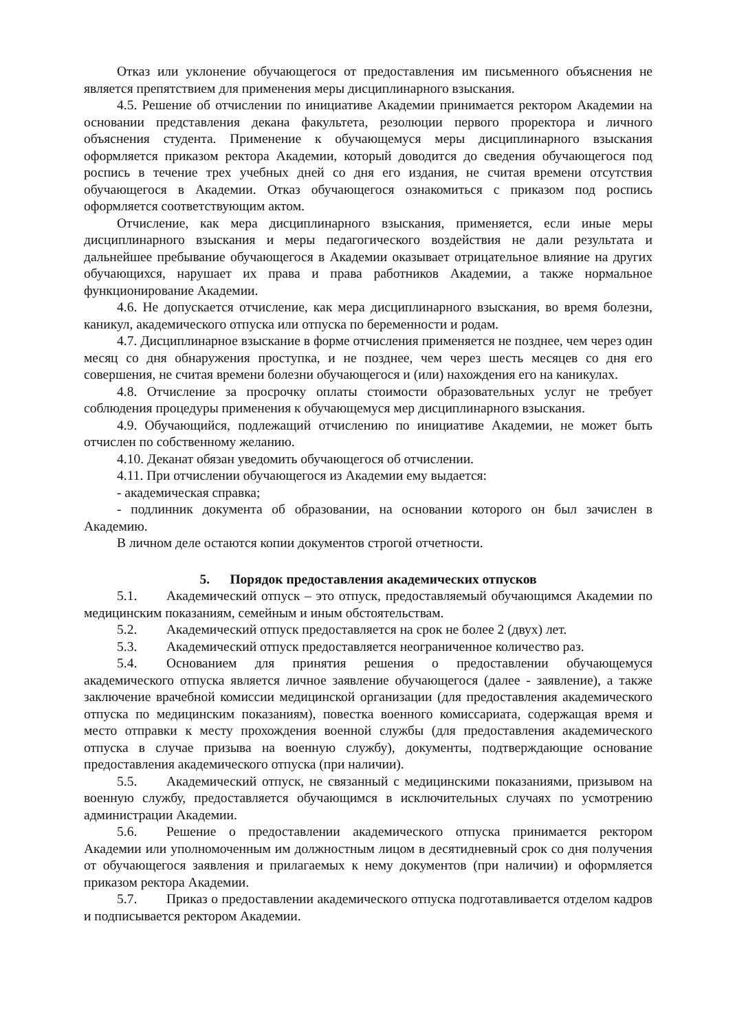Отказ или уклонение обучающегося от предоставления им письменного объяснения не является препятствием для применения меры дисциплинарного взыскания.
4.5. Решение об отчислении по инициативе Академии принимается ректором Академии на основании представления декана факультета, резолюции первого проректора и личного объяснения студента. Применение к обучающемуся меры дисциплинарного взыскания оформляется приказом ректора Академии, который доводится до сведения обучающегося под роспись в течение трех учебных дней со дня его издания, не считая времени отсутствия обучающегося в Академии. Отказ обучающегося ознакомиться с приказом под роспись оформляется соответствующим актом.
Отчисление, как мера дисциплинарного взыскания, применяется, если иные меры дисциплинарного взыскания и меры педагогического воздействия не дали результата и дальнейшее пребывание обучающегося в Академии оказывает отрицательное влияние на других обучающихся, нарушает их права и права работников Академии, а также нормальное функционирование Академии.
4.6. Не допускается отчисление, как мера дисциплинарного взыскания, во время болезни, каникул, академического отпуска или отпуска по беременности и родам.
4.7. Дисциплинарное взыскание в форме отчисления применяется не позднее, чем через один месяц со дня обнаружения проступка, и не позднее, чем через шесть месяцев со дня его совершения, не считая времени болезни обучающегося и (или) нахождения его на каникулах.
4.8. Отчисление за просрочку оплаты стоимости образовательных услуг не требует соблюдения процедуры применения к обучающемуся мер дисциплинарного взыскания.
4.9. Обучающийся, подлежащий отчислению по инициативе Академии, не может быть отчислен по собственному желанию.
4.10. Деканат обязан уведомить обучающегося об отчислении.
4.11. При отчислении обучающегося из Академии ему выдается:
- академическая справка;
- подлинник документа об образовании, на основании которого он был зачислен в Академию.
В личном деле остаются копии документов строгой отчетности.
5. Порядок предоставления академических отпусков
5.1. Академический отпуск – это отпуск, предоставляемый обучающимся Академии по медицинским показаниям, семейным и иным обстоятельствам.
5.2. Академический отпуск предоставляется на срок не более 2 (двух) лет.
5.3. Академический отпуск предоставляется неограниченное количество раз.
5.4. Основанием для принятия решения о предоставлении обучающемуся академического отпуска является личное заявление обучающегося (далее - заявление), а также заключение врачебной комиссии медицинской организации (для предоставления академического отпуска по медицинским показаниям), повестка военного комиссариата, содержащая время и место отправки к месту прохождения военной службы (для предоставления академического отпуска в случае призыва на военную службу), документы, подтверждающие основание предоставления академического отпуска (при наличии).
5.5. Академический отпуск, не связанный с медицинскими показаниями, призывом на военную службу, предоставляется обучающимся в исключительных случаях по усмотрению администрации Академии.
5.6. Решение о предоставлении академического отпуска принимается ректором Академии или уполномоченным им должностным лицом в десятидневный срок со дня получения от обучающегося заявления и прилагаемых к нему документов (при наличии) и оформляется приказом ректора Академии.
5.7. Приказ о предоставлении академического отпуска подготавливается отделом кадров и подписывается ректором Академии.